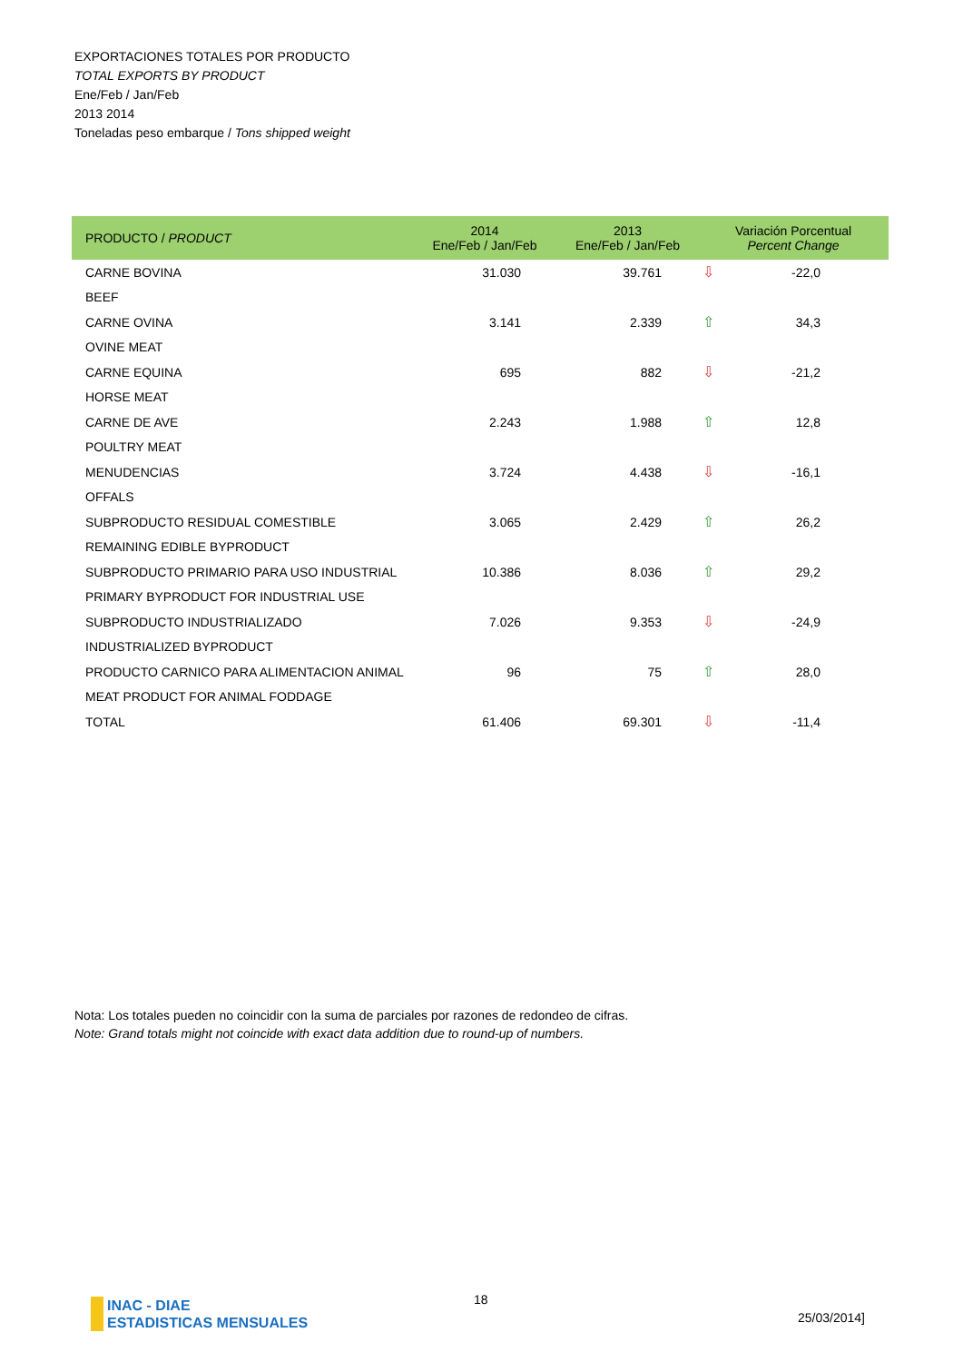EXPORTACIONES TOTALES POR PRODUCTO
TOTAL EXPORTS BY PRODUCT
Ene/Feb / Jan/Feb
2013 2014
Toneladas peso embarque / Tons shipped weight
| PRODUCTO / PRODUCT | 2014 Ene/Feb / Jan/Feb | 2013 Ene/Feb / Jan/Feb | Variación Porcentual Percent Change | |
| --- | --- | --- | --- | --- |
| CARNE BOVINA | 31.030 | 39.761 | ⇩ | -22,0 |
| BEEF | | | | |
| CARNE OVINA | 3.141 | 2.339 | ⇧ | 34,3 |
| OVINE MEAT | | | | |
| CARNE EQUINA | 695 | 882 | ⇩ | -21,2 |
| HORSE MEAT | | | | |
| CARNE DE AVE | 2.243 | 1.988 | ⇧ | 12,8 |
| POULTRY MEAT | | | | |
| MENUDENCIAS | 3.724 | 4.438 | ⇩ | -16,1 |
| OFFALS | | | | |
| SUBPRODUCTO RESIDUAL COMESTIBLE | 3.065 | 2.429 | ⇧ | 26,2 |
| REMAINING EDIBLE BYPRODUCT | | | | |
| SUBPRODUCTO PRIMARIO PARA USO INDUSTRIAL | 10.386 | 8.036 | ⇧ | 29,2 |
| PRIMARY BYPRODUCT FOR INDUSTRIAL USE | | | | |
| SUBPRODUCTO INDUSTRIALIZADO | 7.026 | 9.353 | ⇩ | -24,9 |
| INDUSTRIALIZED BYPRODUCT | | | | |
| PRODUCTO CARNICO PARA ALIMENTACION ANIMAL | 96 | 75 | ⇧ | 28,0 |
| MEAT PRODUCT FOR ANIMAL FODDAGE | | | | |
| TOTAL | 61.406 | 69.301 | ⇩ | -11,4 |
Nota: Los totales pueden no coincidir con la suma de parciales por razones de redondeo de cifras.
Note: Grand totals might not coincide with exact data addition due to round-up of numbers.
INAC - DIAE
ESTADISTICAS MENSUALES
18
25/03/2014]